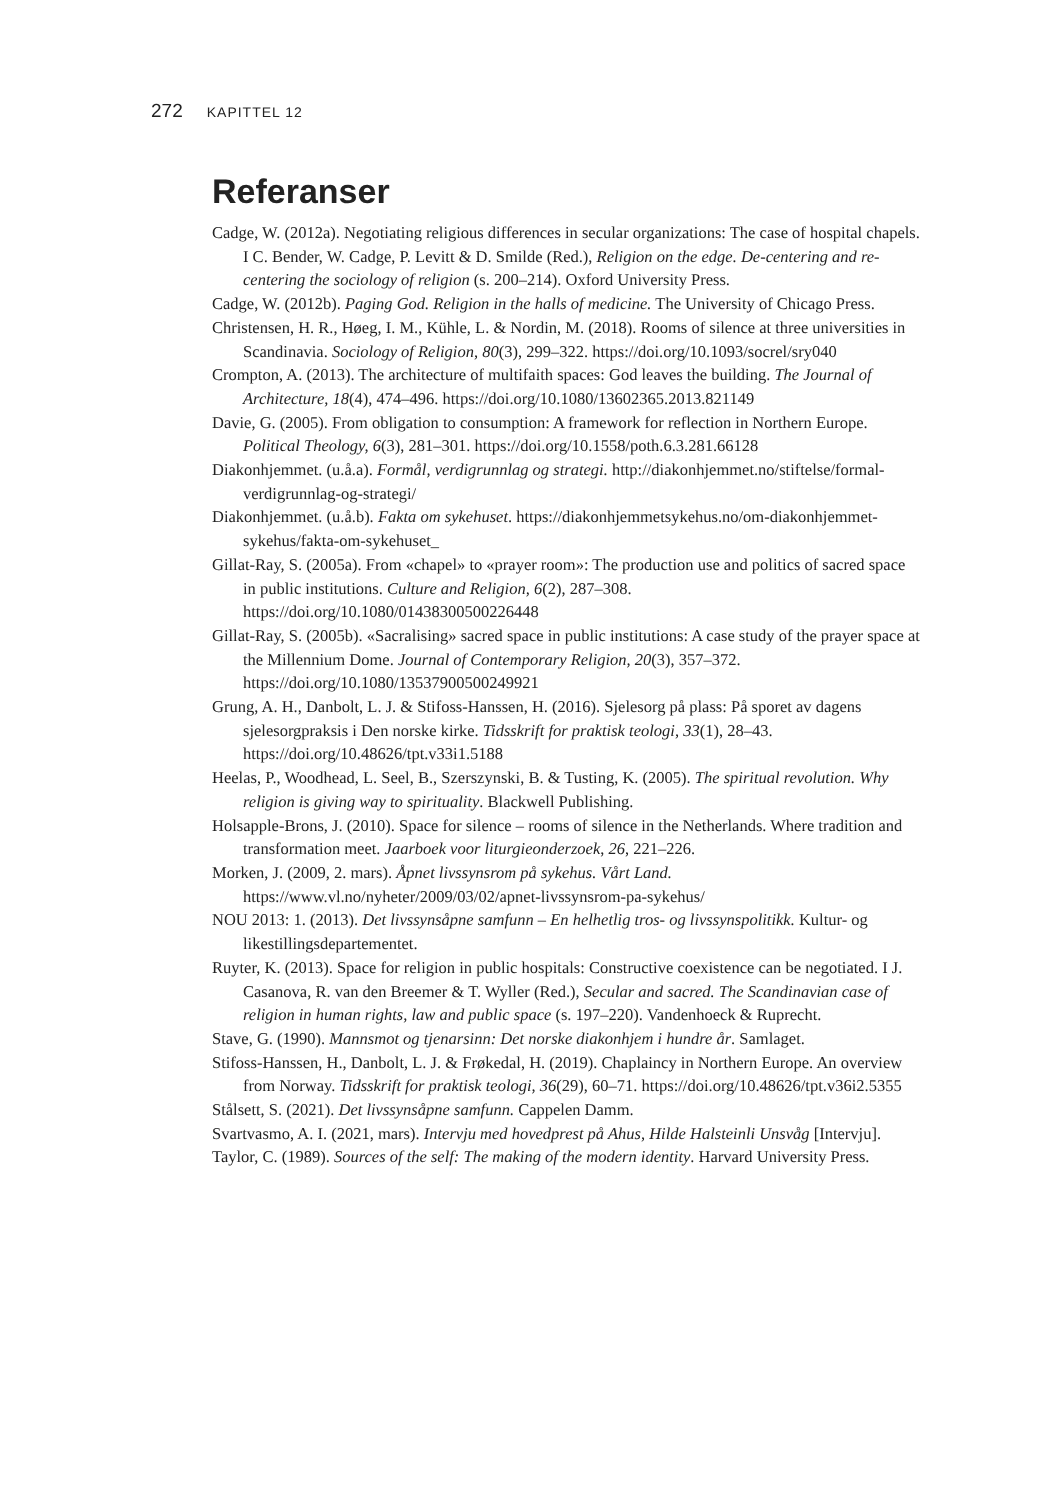272 KAPITTEL 12
Referanser
Cadge, W. (2012a). Negotiating religious differences in secular organizations: The case of hospital chapels. I C. Bender, W. Cadge, P. Levitt & D. Smilde (Red.), Religion on the edge. De-centering and re-centering the sociology of religion (s. 200–214). Oxford University Press.
Cadge, W. (2012b). Paging God. Religion in the halls of medicine. The University of Chicago Press.
Christensen, H. R., Høeg, I. M., Kühle, L. & Nordin, M. (2018). Rooms of silence at three universities in Scandinavia. Sociology of Religion, 80(3), 299–322. https://doi.org/10.1093/socrel/sry040
Crompton, A. (2013). The architecture of multifaith spaces: God leaves the building. The Journal of Architecture, 18(4), 474–496. https://doi.org/10.1080/13602365.2013.821149
Davie, G. (2005). From obligation to consumption: A framework for reflection in Northern Europe. Political Theology, 6(3), 281–301. https://doi.org/10.1558/poth.6.3.281.66128
Diakonhjemmet. (u.å.a). Formål, verdigrunnlag og strategi. http://diakonhjemmet.no/stiftelse/formal-verdigrunnlag-og-strategi/
Diakonhjemmet. (u.å.b). Fakta om sykehuset. https://diakonhjemmetsykehus.no/om-diakonhjemmet-sykehus/fakta-om-sykehuset_
Gillat-Ray, S. (2005a). From «chapel» to «prayer room»: The production use and politics of sacred space in public institutions. Culture and Religion, 6(2), 287–308. https://doi.org/10.1080/01438300500226448
Gillat-Ray, S. (2005b). «Sacralising» sacred space in public institutions: A case study of the prayer space at the Millennium Dome. Journal of Contemporary Religion, 20(3), 357–372. https://doi.org/10.1080/13537900500249921
Grung, A. H., Danbolt, L. J. & Stifoss-Hanssen, H. (2016). Sjelesorg på plass: På sporet av dagens sjelesorgpraksis i Den norske kirke. Tidsskrift for praktisk teologi, 33(1), 28–43. https://doi.org/10.48626/tpt.v33i1.5188
Heelas, P., Woodhead, L. Seel, B., Szerszynski, B. & Tusting, K. (2005). The spiritual revolution. Why religion is giving way to spirituality. Blackwell Publishing.
Holsapple-Brons, J. (2010). Space for silence – rooms of silence in the Netherlands. Where tradition and transformation meet. Jaarboek voor liturgieonderzoek, 26, 221–226.
Morken, J. (2009, 2. mars). Åpnet livssynsrom på sykehus. Vårt Land. https://www.vl.no/nyheter/2009/03/02/apnet-livssynsrom-pa-sykehus/
NOU 2013: 1. (2013). Det livssynsåpne samfunn – En helhetlig tros- og livssynspolitikk. Kultur- og likestillingsdepartementet.
Ruyter, K. (2013). Space for religion in public hospitals: Constructive coexistence can be negotiated. I J. Casanova, R. van den Breemer & T. Wyller (Red.), Secular and sacred. The Scandinavian case of religion in human rights, law and public space (s. 197–220). Vandenhoeck & Ruprecht.
Stave, G. (1990). Mannsmot og tjenarsinn: Det norske diakonhjem i hundre år. Samlaget.
Stifoss-Hanssen, H., Danbolt, L. J. & Frøkedal, H. (2019). Chaplaincy in Northern Europe. An overview from Norway. Tidsskrift for praktisk teologi, 36(29), 60–71. https://doi.org/10.48626/tpt.v36i2.5355
Stålsett, S. (2021). Det livssynsåpne samfunn. Cappelen Damm.
Svartvasmo, A. I. (2021, mars). Intervju med hovedprest på Ahus, Hilde Halsteinli Unsvåg [Intervju].
Taylor, C. (1989). Sources of the self: The making of the modern identity. Harvard University Press.